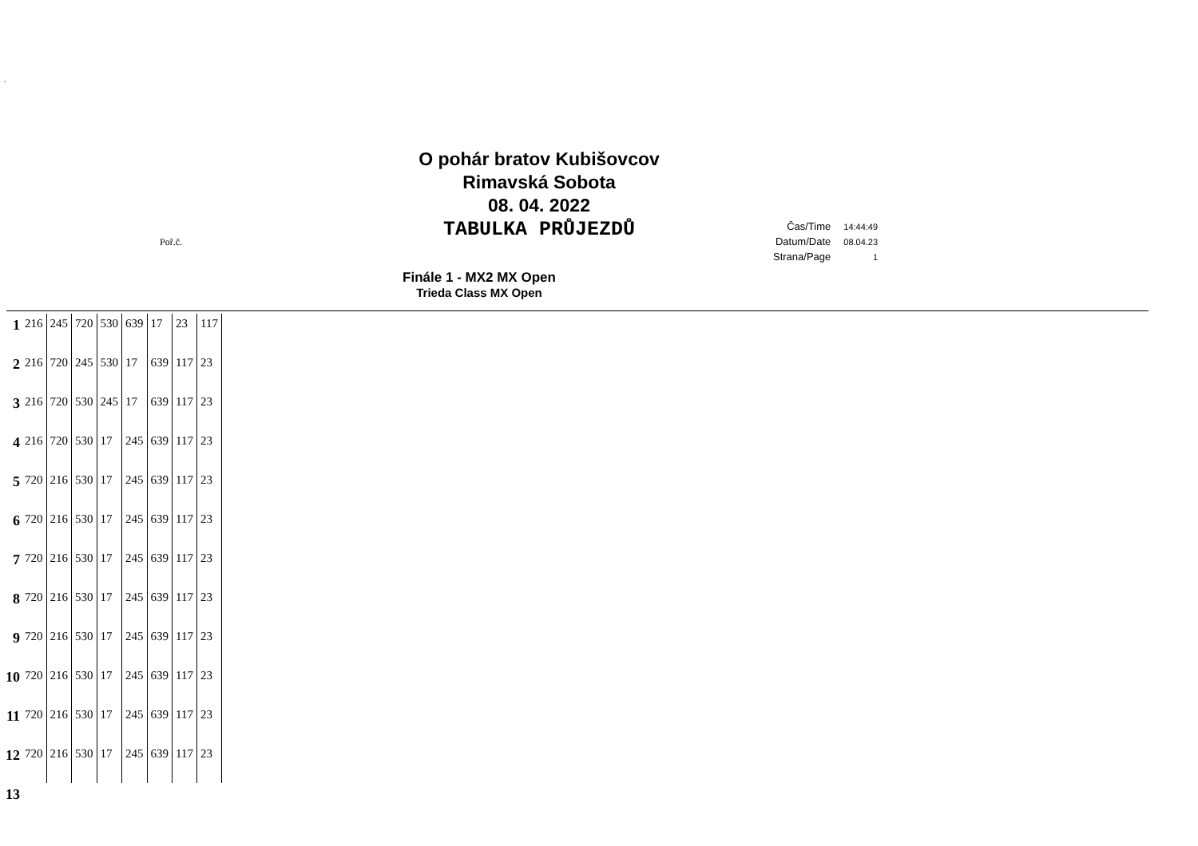´
O pohár bratov Kubišovcov
Rimavská Sobota
08. 04. 2022
TABULKA PRŮJEZDŮ
Poř.č.
| Čas/Time | 14:44:49 |
| Datum/Date | 08.04.23 |
| Strana/Page | 1 |
Finále 1 - MX2 MX Open
Trieda Class MX Open
| 1 | 216 | 245 | 720 | 530 | 639 | 17 | 23 | 117 |
| 2 | 216 | 720 | 245 | 530 | 17 | 639 | 117 | 23 |
| 3 | 216 | 720 | 530 | 245 | 17 | 639 | 117 | 23 |
| 4 | 216 | 720 | 530 | 17 | 245 | 639 | 117 | 23 |
| 5 | 720 | 216 | 530 | 17 | 245 | 639 | 117 | 23 |
| 6 | 720 | 216 | 530 | 17 | 245 | 639 | 117 | 23 |
| 7 | 720 | 216 | 530 | 17 | 245 | 639 | 117 | 23 |
| 8 | 720 | 216 | 530 | 17 | 245 | 639 | 117 | 23 |
| 9 | 720 | 216 | 530 | 17 | 245 | 639 | 117 | 23 |
| 10 | 720 | 216 | 530 | 17 | 245 | 639 | 117 | 23 |
| 11 | 720 | 216 | 530 | 17 | 245 | 639 | 117 | 23 |
| 12 | 720 | 216 | 530 | 17 | 245 | 639 | 117 | 23 |
| 13 | | | | | | | | |